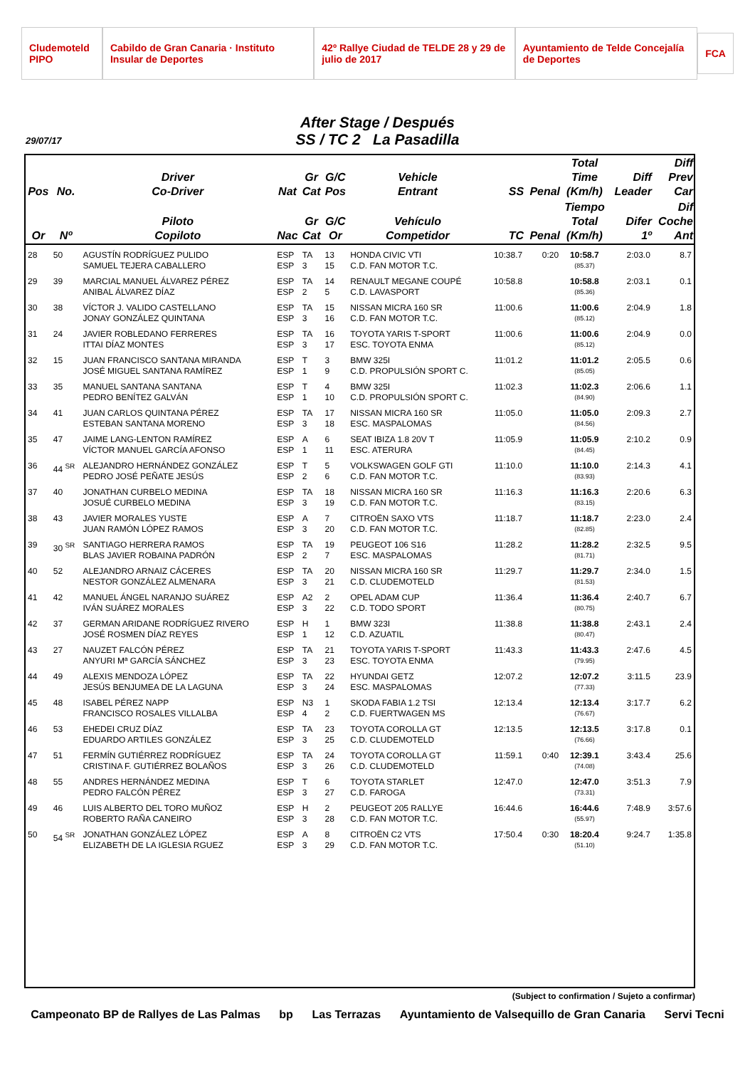Cludemoteld PIPO Cabildo de Gran Canaria · Instituto Insular de Deportes 42º Rallye Ciudad de TELDE 28 y 29 de julio de 2017 Ayuntamiento de Telde Concejalía de Deportes FCA
After Stage / Después
SS / TC 2 La Pasadilla
29/07/17
| Pos | No. | Driver Co-Driver | Nat | Gr Cat | G/C Pos | Vehicle Entrant | SS | Penal | Total Time (Km/h) | Diff Leader | Diff Prev Car |
| --- | --- | --- | --- | --- | --- | --- | --- | --- | --- | --- | --- |
| Or | Nº | Piloto Copiloto | Nac | Gr Cat | G/C Or | Vehículo Competidor | TC | Penal | Tiempo Total (Km/h) | Difer 1º | Dif Coche Ant |
| 28 | 50 | AGUSTÍN RODRÍGUEZ PULIDO SAMUEL TEJERA CABALLERO | ESP ESP | TA 3 | 13 15 | HONDA CIVIC VTI C.D. FAN MOTOR T.C. | 10:38.7 | 0:20 | 10:58.7 (85.37) | 2:03.0 | 8.7 |
| 29 | 39 | MARCIAL MANUEL ÁLVAREZ PÉREZ ANIBAL ÁLVAREZ DÍAZ | ESP ESP | TA 2 | 14 5 | RENAULT MEGANE COUPÉ C.D. LAVASPORT | 10:58.8 | | 10:58.8 (85.36) | 2:03.1 | 0.1 |
| 30 | 38 | VÍCTOR J. VALIDO CASTELLANO JONAY GONZÁLEZ QUINTANA | ESP ESP | TA 3 | 15 16 | NISSAN MICRA 160 SR C.D. FAN MOTOR T.C. | 11:00.6 | | 11:00.6 (85.12) | 2:04.9 | 1.8 |
| 31 | 24 | JAVIER ROBLEDANO FERRERES ITTAI DÍAZ MONTES | ESP ESP | TA 3 | 16 17 | TOYOTA YARIS T-SPORT ESC. TOYOTA ENMA | 11:00.6 | | 11:00.6 (85.12) | 2:04.9 | 0.0 |
| 32 | 15 | JUAN FRANCISCO SANTANA MIRANDA JOSÉ MIGUEL SANTANA RAMÍREZ | ESP ESP | T 1 | 3 9 | BMW 325I C.D. PROPULSIÓN SPORT C. | 11:01.2 | | 11:01.2 (85.05) | 2:05.5 | 0.6 |
| 33 | 35 | MANUEL SANTANA SANTANA PEDRO BENÍTEZ GALVÁN | ESP ESP | T 1 | 4 10 | BMW 325I C.D. PROPULSIÓN SPORT C. | 11:02.3 | | 11:02.3 (84.90) | 2:06.6 | 1.1 |
| 34 | 41 | JUAN CARLOS QUINTANA PÉREZ ESTEBAN SANTANA MORENO | ESP ESP | TA 3 | 17 18 | NISSAN MICRA 160 SR ESC. MASPALOMAS | 11:05.0 | | 11:05.0 (84.56) | 2:09.3 | 2.7 |
| 35 | 47 | JAIME LANG-LENTON RAMÍREZ VÍCTOR MANUEL GARCÍA AFONSO | ESP ESP | A 1 | 6 11 | SEAT IBIZA 1.8 20V T ESC. ATERURA | 11:05.9 | | 11:05.9 (84.45) | 2:10.2 | 0.9 |
| 36 | 44 <sup>SR</sup> | ALEJANDRO HERNÁNDEZ GONZÁLEZ PEDRO JOSÉ PEÑATE JESÚS | ESP ESP | T 2 | 5 6 | VOLKSWAGEN GOLF GTI C.D. FAN MOTOR T.C. | 11:10.0 | | 11:10.0 (83.93) | 2:14.3 | 4.1 |
| 37 | 40 | JONATHAN CURBELO MEDINA JOSUÉ CURBELO MEDINA | ESP ESP | TA 3 | 18 19 | NISSAN MICRA 160 SR C.D. FAN MOTOR T.C. | 11:16.3 | | 11:16.3 (83.15) | 2:20.6 | 6.3 |
| 38 | 43 | JAVIER MORALES YUSTE JUAN RAMÓN LÓPEZ RAMOS | ESP ESP | A 3 | 7 20 | CITROËN SAXO VTS C.D. FAN MOTOR T.C. | 11:18.7 | | 11:18.7 (82.85) | 2:23.0 | 2.4 |
| 39 | 30 <sup>SR</sup> | SANTIAGO HERRERA RAMOS BLAS JAVIER ROBAINA PADRÓN | ESP ESP | TA 2 | 19 7 | PEUGEOT 106 S16 ESC. MASPALOMAS | 11:28.2 | | 11:28.2 (81.71) | 2:32.5 | 9.5 |
| 40 | 52 | ALEJANDRO ARNAIZ CÁCERES NESTOR GONZÁLEZ ALMENARA | ESP ESP | TA 3 | 20 21 | NISSAN MICRA 160 SR C.D. CLUDEMOTELD | 11:29.7 | | 11:29.7 (81.53) | 2:34.0 | 1.5 |
| 41 | 42 | MANUEL ÁNGEL NARANJO SUÁREZ IVÁN SUÁREZ MORALES | ESP ESP | A2 3 | 2 22 | OPEL ADAM CUP C.D. TODO SPORT | 11:36.4 | | 11:36.4 (80.75) | 2:40.7 | 6.7 |
| 42 | 37 | GERMAN ARIDANE RODRÍGUEZ RIVERO JOSÉ ROSMEN DÍAZ REYES | ESP ESP | H 1 | 1 12 | BMW 323I C.D. AZUATIL | 11:38.8 | | 11:38.8 (80.47) | 2:43.1 | 2.4 |
| 43 | 27 | NAUZET FALCÓN PÉREZ ANYURI Mª GARCÍA SÁNCHEZ | ESP ESP | TA 3 | 21 23 | TOYOTA YARIS T-SPORT ESC. TOYOTA ENMA | 11:43.3 | | 11:43.3 (79.95) | 2:47.6 | 4.5 |
| 44 | 49 | ALEXIS MENDOZA LÓPEZ JESÚS BENJUMEA DE LA LAGUNA | ESP ESP | TA 3 | 22 24 | HYUNDAI GETZ ESC. MASPALOMAS | 12:07.2 | | 12:07.2 (77.33) | 3:11.5 | 23.9 |
| 45 | 48 | ISABEL PÉREZ NAPP FRANCISCO ROSALES VILLALBA | ESP ESP | N3 4 | 1 2 | SKODA FABIA 1.2 TSI C.D. FUERTWAGEN MS | 12:13.4 | | 12:13.4 (76.67) | 3:17.7 | 6.2 |
| 46 | 53 | EHEDEI CRUZ DÍAZ EDUARDO ARTILES GONZÁLEZ | ESP ESP | TA 3 | 23 25 | TOYOTA COROLLA GT C.D. CLUDEMOTELD | 12:13.5 | | 12:13.5 (76.66) | 3:17.8 | 0.1 |
| 47 | 51 | FERMÍN GUTIÉRREZ RODRÍGUEZ CRISTINA F. GUTIÉRREZ BOLAÑOS | ESP ESP | TA 3 | 24 26 | TOYOTA COROLLA GT C.D. CLUDEMOTELD | 11:59.1 | 0:40 | 12:39.1 (74.08) | 3:43.4 | 25.6 |
| 48 | 55 | ANDRES HERNÁNDEZ MEDINA PEDRO FALCÓN PÉREZ | ESP ESP | T 3 | 6 27 | TOYOTA STARLET C.D. FAROGA | 12:47.0 | | 12:47.0 (73.31) | 3:51.3 | 7.9 |
| 49 | 46 | LUIS ALBERTO DEL TORO MUÑOZ ROBERTO RAÑA CANEIRO | ESP ESP | H 3 | 2 28 | PEUGEOT 205 RALLYE C.D. FAN MOTOR T.C. | 16:44.6 | | 16:44.6 (55.97) | 7:48.9 | 3:57.6 |
| 50 | 54 <sup>SR</sup> | JONATHAN GONZÁLEZ LÓPEZ ELIZABETH DE LA IGLESIA RGUEZ | ESP ESP | A 3 | 8 29 | CITROËN C2 VTS C.D. FAN MOTOR T.C. | 17:50.4 | 0:30 | 18:20.4 (51.10) | 9:24.7 | 1:35.8 |
(Subject to confirmation / Sujeto a confirmar)
Campeonato BP de Rallyes de Las Palmas bp Las Terrazas Ayuntamiento de Valsequillo de Gran Canaria Servi Tecni